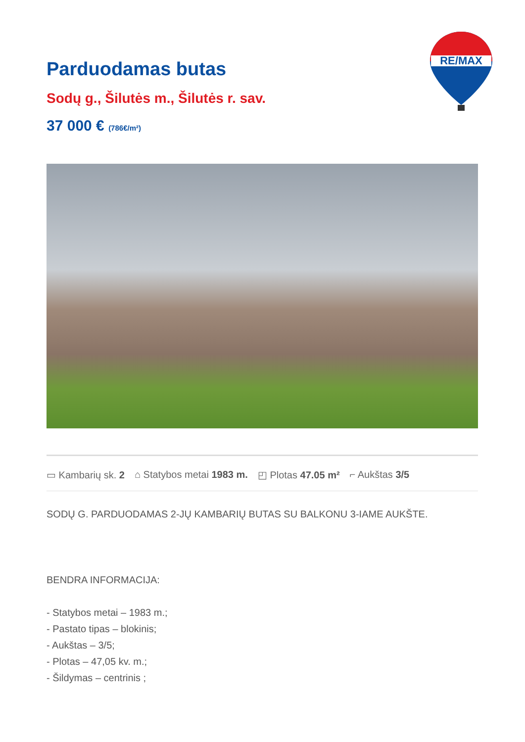RE/MAX
Parduodamas butas
Sodų g., Šilutės m., Šilutės r. sav.
37 000 € (786€/m²)
▭ Kambarių sk. 2 ⌂ Statybos metai 1983 m. ◰ Plotas 47.05 m² ⌐ Aukštas 3/5
SODŲ G. PARDUODAMAS 2-JŲ KAMBARIŲ BUTAS SU BALKONU 3-IAME AUKŠTE.
BENDRA INFORMACIJA:
- Statybos metai – 1983 m.;
- Pastato tipas – blokinis;
- Aukštas – 3/5;
- Plotas – 47,05 kv. m.;
- Šildymas – centrinis ;